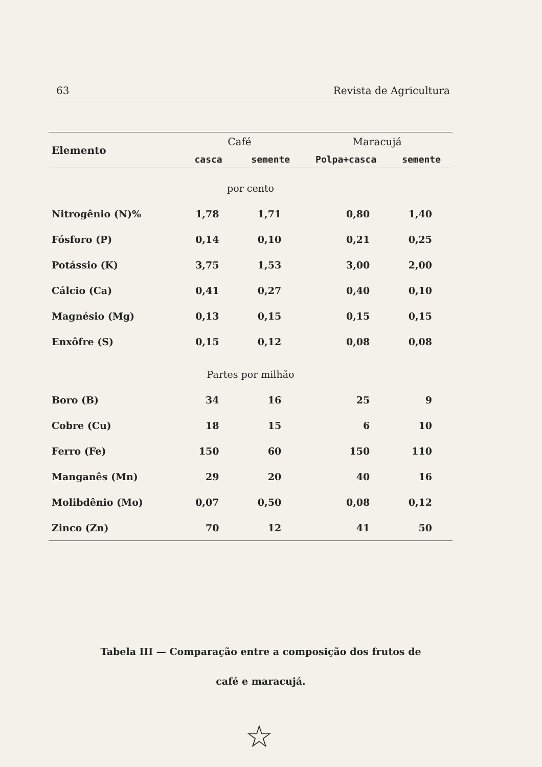63 Revista de Agricultura
| Elemento | Café | | Maracujá | |
| --- | --- | --- | --- | --- |
| | casca | semente | Polpa+casca | semente |
| por cento | | | | |
| Nitrogênio (N)% | 1,78 | 1,71 | 0,80 | 1,40 |
| Fósforo (P) | 0,14 | 0,10 | 0,21 | 0,25 |
| Potássio (K) | 3,75 | 1,53 | 3,00 | 2,00 |
| Cálcio (Ca) | 0,41 | 0,27 | 0,40 | 0,10 |
| Magnésio (Mg) | 0,13 | 0,15 | 0,15 | 0,15 |
| Enxôfre (S) | 0,15 | 0,12 | 0,08 | 0,08 |
| Partes por milhão | | | | |
| Boro (B) | 34 | 16 | 25 | 9 |
| Cobre (Cu) | 18 | 15 | 6 | 10 |
| Ferro (Fe) | 150 | 60 | 150 | 110 |
| Manganês (Mn) | 29 | 20 | 40 | 16 |
| Molibdênio (Mo) | 0,07 | 0,50 | 0,08 | 0,12 |
| Zinco (Zn) | 70 | 12 | 41 | 50 |
Tabela III — Comparação entre a composição dos frutos de
café e maracujá.
☆